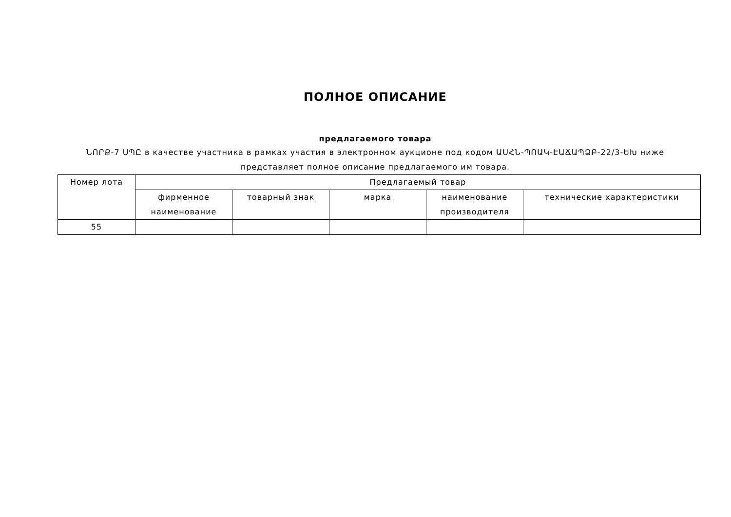ПОЛНОЕ ОПИСАНИЕ
предлагаемого товара
ՆՈՐՔ-7 ՍՊԸ в качестве участника в рамках участия в электронном аукционе под кодом ԱՍՀՆ-ՊՈԱԿ-ԷԱՃԱՊՁԲ-22/3-ԵԽ ниже представляет полное описание предлагаемого им товара.
| Номер лота | Предлагаемый товар | | | | |
| --- | --- | --- | --- | --- | --- |
| | фирменное наименование | товарный знак | марка | наименование производителя | технические характеристики |
| 55 | | | | | |